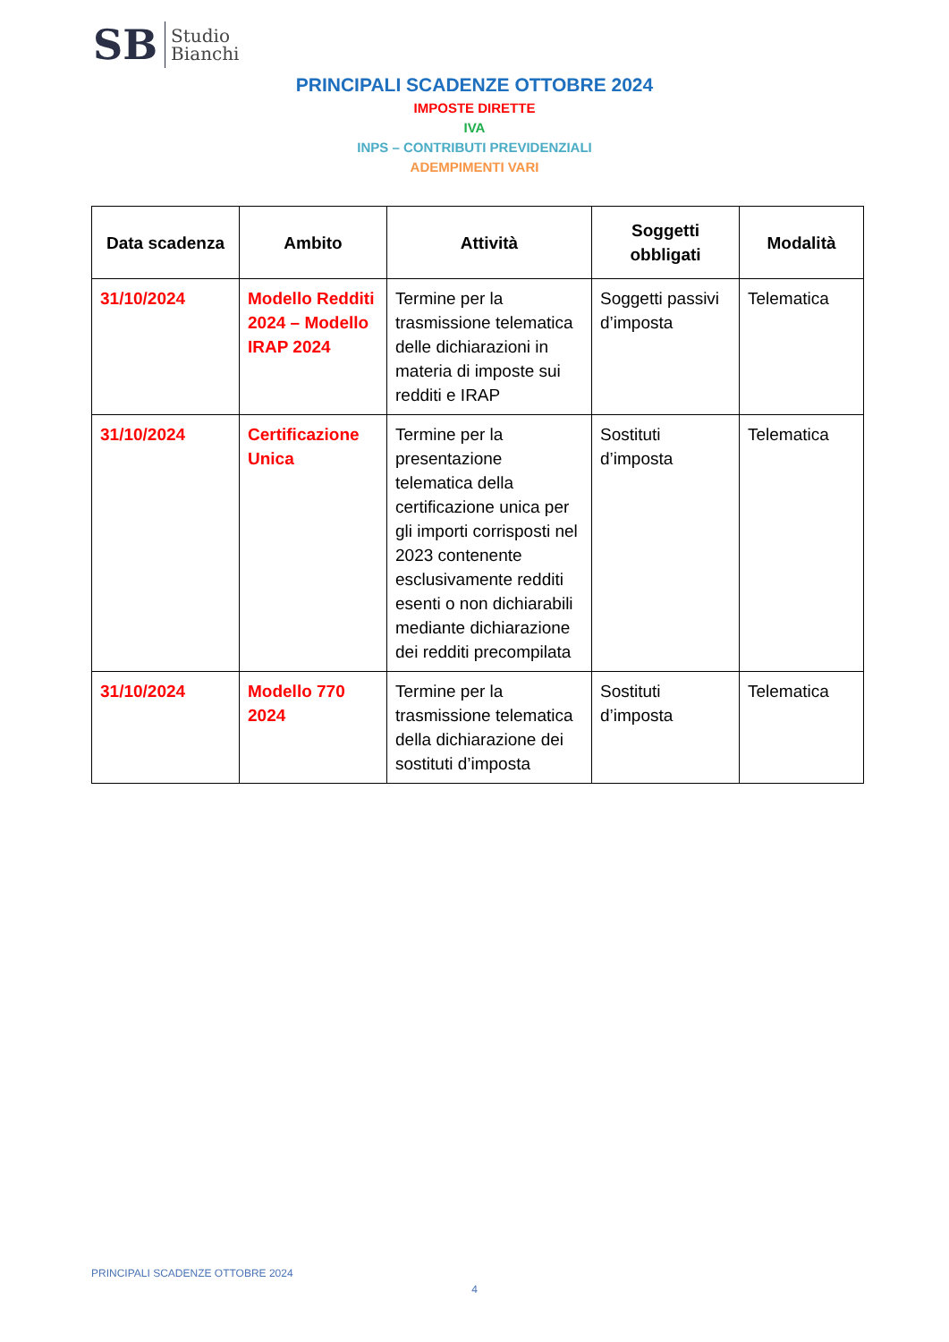SB Studio
Bianchi
PRINCIPALI SCADENZE OTTOBRE 2024
IMPOSTE DIRETTE
IVA
INPS – CONTRIBUTI PREVIDENZIALI
ADEMPIMENTI VARI
| Data scadenza | Ambito | Attività | Soggetti obbligati | Modalità |
| --- | --- | --- | --- | --- |
| 31/10/2024 | Modello Redditi 2024 – Modello IRAP 2024 | Termine per la trasmissione telematica delle dichiarazioni in materia di imposte sui redditi e IRAP | Soggetti passivi d’imposta | Telematica |
| 31/10/2024 | Certificazione Unica | Termine per la presentazione telematica della certificazione unica per gli importi corrisposti nel 2023 contenente esclusivamente redditi esenti o non dichiarabili mediante dichiarazione dei redditi precompilata | Sostituti d’imposta | Telematica |
| 31/10/2024 | Modello 770 2024 | Termine per la trasmissione telematica della dichiarazione dei sostituti d’imposta | Sostituti d’imposta | Telematica |
PRINCIPALI SCADENZE OTTOBRE 2024
4